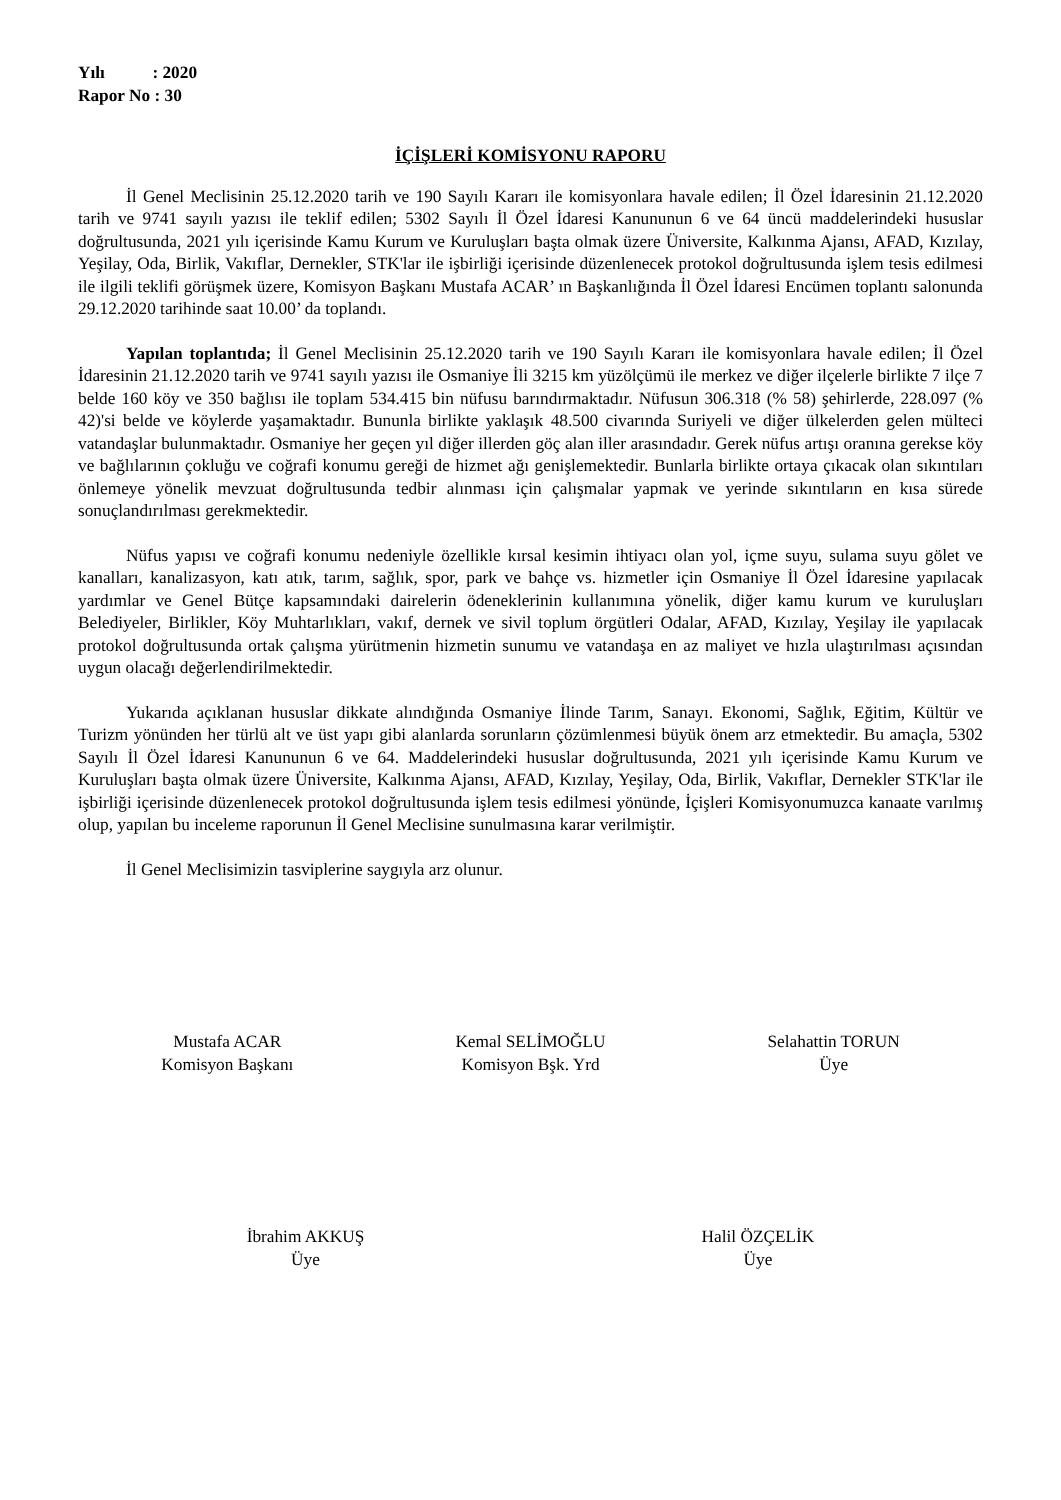Yılı : 2020
Rapor No : 30
İÇİŞLERİ KOMİSYONU RAPORU
İl Genel Meclisinin 25.12.2020 tarih ve 190 Sayılı Kararı ile komisyonlara havale edilen; İl Özel İdaresinin 21.12.2020 tarih ve 9741 sayılı yazısı ile teklif edilen; 5302 Sayılı İl Özel İdaresi Kanununun 6 ve 64 üncü maddelerindeki hususlar doğrultusunda, 2021 yılı içerisinde Kamu Kurum ve Kuruluşları başta olmak üzere Üniversite, Kalkınma Ajansı, AFAD, Kızılay, Yeşilay, Oda, Birlik, Vakıflar, Dernekler, STK'lar ile işbirliği içerisinde düzenlenecek protokol doğrultusunda işlem tesis edilmesi ile ilgili teklifi görüşmek üzere, Komisyon Başkanı Mustafa ACAR’ ın Başkanlığında İl Özel İdaresi Encümen toplantı salonunda 29.12.2020 tarihinde saat 10.00’ da toplandı.
Yapılan toplantıda; İl Genel Meclisinin 25.12.2020 tarih ve 190 Sayılı Kararı ile komisyonlara havale edilen; İl Özel İdaresinin 21.12.2020 tarih ve 9741 sayılı yazısı ile Osmaniye İli 3215 km yüzölçümü ile merkez ve diğer ilçelerle birlikte 7 ilçe 7 belde 160 köy ve 350 bağlısı ile toplam 534.415 bin nüfusu barındırmaktadır. Nüfusun 306.318 (% 58) şehirlerde, 228.097 (% 42)'si belde ve köylerde yaşamaktadır. Bununla birlikte yaklaşık 48.500 civarında Suriyeli ve diğer ülkelerden gelen mülteci vatandaşlar bulunmaktadır. Osmaniye her geçen yıl diğer illerden göç alan iller arasındadır. Gerek nüfus artışı oranına gerekse köy ve bağlılarının çokluğu ve coğrafi konumu gereği de hizmet ağı genişlemektedir. Bunlarla birlikte ortaya çıkacak olan sıkıntıları önlemeye yönelik mevzuat doğrultusunda tedbir alınması için çalışmalar yapmak ve yerinde sıkıntıların en kısa sürede sonuçlandırılması gerekmektedir.
Nüfus yapısı ve coğrafi konumu nedeniyle özellikle kırsal kesimin ihtiyacı olan yol, içme suyu, sulama suyu gölet ve kanalları, kanalizasyon, katı atık, tarım, sağlık, spor, park ve bahçe vs. hizmetler için Osmaniye İl Özel İdaresine yapılacak yardımlar ve Genel Bütçe kapsamındaki dairelerin ödeneklerinin kullanımına yönelik, diğer kamu kurum ve kuruluşları Belediyeler, Birlikler, Köy Muhtarlıkları, vakıf, dernek ve sivil toplum örgütleri Odalar, AFAD, Kızılay, Yeşilay ile yapılacak protokol doğrultusunda ortak çalışma yürütmenin hizmetin sunumu ve vatandaşa en az maliyet ve hızla ulaştırılması açısından uygun olacağı değerlendirilmektedir.
Yukarıda açıklanan hususlar dikkate alındığında Osmaniye İlinde Tarım, Sanayı. Ekonomi, Sağlık, Eğitim, Kültür ve Turizm yönünden her türlü alt ve üst yapı gibi alanlarda sorunların çözümlenmesi büyük önem arz etmektedir. Bu amaçla, 5302 Sayılı İl Özel İdaresi Kanununun 6 ve 64. Maddelerindeki hususlar doğrultusunda, 2021 yılı içerisinde Kamu Kurum ve Kuruluşları başta olmak üzere Üniversite, Kalkınma Ajansı, AFAD, Kızılay, Yeşilay, Oda, Birlik, Vakıflar, Dernekler STK'lar ile işbirliği içerisinde düzenlenecek protokol doğrultusunda işlem tesis edilmesi yönünde, İçişleri Komisyonumuzca kanaate varılmış olup, yapılan bu inceleme raporunun İl Genel Meclisine sunulmasına karar verilmiştir.
İl Genel Meclisimizin tasviplerine saygıyla arz olunur.
Mustafa ACAR
Komisyon Başkanı
Kemal SELİMOĞLU
Komisyon Bşk. Yrd
Selahattin TORUN
Üye
İbrahim AKKUŞ
Üye
Halil ÖZÇELİK
Üye